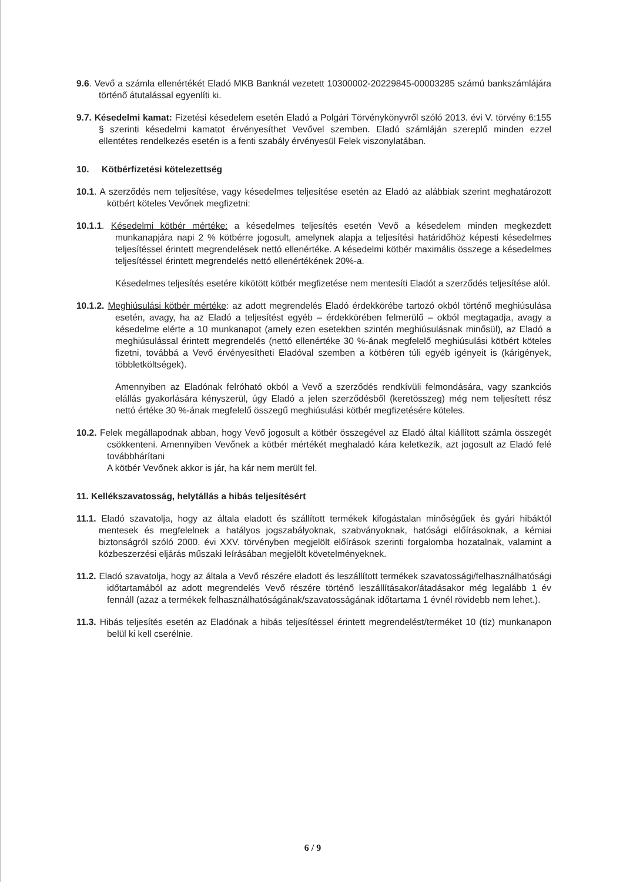9.6. Vevő a számla ellenértékét Eladó MKB Banknál vezetett 10300002-20229845-00003285 számú bankszámlájára történő átutalással egyenlíti ki.
9.7. Késedelmi kamat: Fizetési késedelem esetén Eladó a Polgári Törvénykönyvről szóló 2013. évi V. törvény 6:155 § szerinti késedelmi kamatot érvényesíthet Vevővel szemben. Eladó számláján szereplő minden ezzel ellentétes rendelkezés esetén is a fenti szabály érvényesül Felek viszonylatában.
10. Kötbérfizetési kötelezettség
10.1. A szerződés nem teljesítése, vagy késedelmes teljesítése esetén az Eladó az alábbiak szerint meghatározott kötbért köteles Vevőnek megfizetni:
10.1.1. Késedelmi kötbér mértéke: a késedelmes teljesítés esetén Vevő a késedelem minden megkezdett munkanapjára napi 2 % kötbérre jogosult, amelynek alapja a teljesítési határidőhöz képesti késedelmes teljesítéssel érintett megrendelések nettó ellenértéke. A késedelmi kötbér maximális összege a késedelmes teljesítéssel érintett megrendelés nettó ellenértékének 20%-a.
Késedelmes teljesítés esetére kikötött kötbér megfizetése nem mentesíti Eladót a szerződés teljesítése alól.
10.1.2. Meghiúsulási kötbér mértéke: az adott megrendelés Eladó érdekkörébe tartozó okból történő meghiúsulása esetén, avagy, ha az Eladó a teljesítést egyéb – érdekkörében felmerülő – okból megtagadja, avagy a késedelme elérte a 10 munkanapot (amely ezen esetekben szintén meghiúsulásnak minősül), az Eladó a meghiúsulással érintett megrendelés (nettó ellenértéke 30 %-ának megfelelő meghiúsulási kötbért köteles fizetni, továbbá a Vevő érvényesítheti Eladóval szemben a kötbéren túli egyéb igényeit is (kárigények, többletköltségek).
Amennyiben az Eladónak felróható okból a Vevő a szerződés rendkívüli felmondására, vagy szankciós elállás gyakorlására kényszerül, úgy Eladó a jelen szerződésből (keretösszeg) még nem teljesített rész nettó értéke 30 %-ának megfelelő összegű meghiúsulási kötbér megfizetésére köteles.
10.2. Felek megállapodnak abban, hogy Vevő jogosult a kötbér összegével az Eladó által kiállított számla összegét csökkenteni. Amennyiben Vevőnek a kötbér mértékét meghaladó kára keletkezik, azt jogosult az Eladó felé továbbhárítani
A kötbér Vevőnek akkor is jár, ha kár nem merült fel.
11. Kellékszavatosság, helytállás a hibás teljesítésért
11.1. Eladó szavatolja, hogy az általa eladott és szállított termékek kifogástalan minőségűek és gyári hibáktól mentesek és megfelelnek a hatályos jogszabályoknak, szabványoknak, hatósági előírásoknak, a kémiai biztonságról szóló 2000. évi XXV. törvényben megjelölt előírások szerinti forgalomba hozatalnak, valamint a közbeszerzési eljárás műszaki leírásában megjelölt követelményeknek.
11.2. Eladó szavatolja, hogy az általa a Vevő részére eladott és leszállított termékek szavatossági/felhasználhatósági időtartamából az adott megrendelés Vevő részére történő leszállításakor/átadásakor még legalább 1 év fennáll (azaz a termékek felhasználhatóságának/szavatosságának időtartama 1 évnél rövidebb nem lehet.).
11.3. Hibás teljesítés esetén az Eladónak a hibás teljesítéssel érintett megrendelést/terméket 10 (tíz) munkanapon belül ki kell cserélnie.
6 / 9